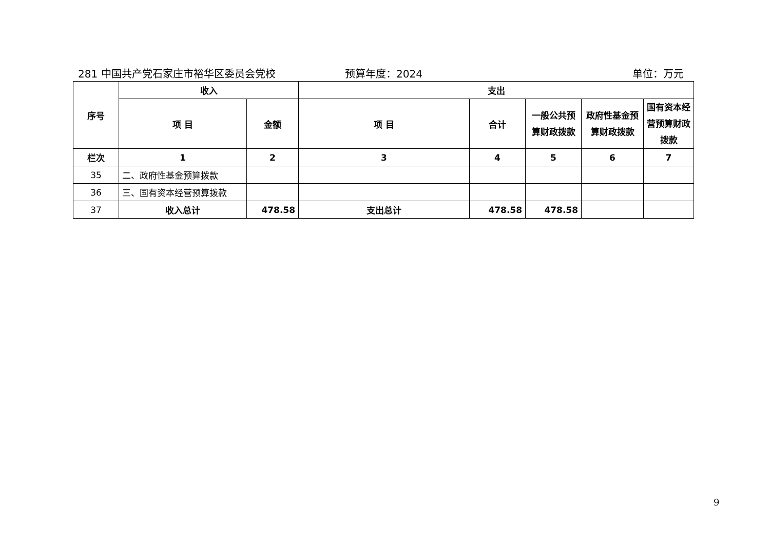281 中国共产党石家庄市裕华区委员会党校 预算年度：2024 单位：万元
| 序号 | 收入 | | 支出 | | | | |
| --- | --- | --- | --- | --- | --- | --- | --- |
| | 项 目 | 金额 | 项 目 | 合计 | 一般公共预算财政拨款 | 政府性基金预算财政拨款 | 国有资本经营预算财政拨款 |
| 栏次 | 1 | 2 | 3 | 4 | 5 | 6 | 7 |
| 35 | 二、政府性基金预算拨款 | | | | | | |
| 36 | 三、国有资本经营预算拨款 | | | | | | |
| 37 | 收入总计 | 478.58 | 支出总计 | 478.58 | 478.58 | | |
9